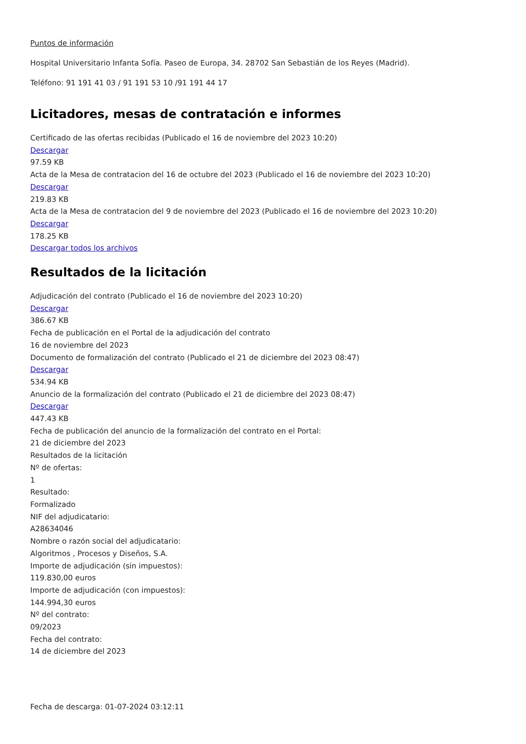Puntos de información
Hospital Universitario Infanta Sofía. Paseo de Europa, 34. 28702 San Sebastián de los Reyes (Madrid).
Teléfono: 91 191 41 03 / 91 191 53 10 /91 191 44 17
Licitadores, mesas de contratación e informes
Certificado de las ofertas recibidas (Publicado el 16 de noviembre del 2023 10:20)
Descargar
97.59 KB
Acta de la Mesa de contratacion del 16 de octubre del 2023 (Publicado el 16 de noviembre del 2023 10:20)
Descargar
219.83 KB
Acta de la Mesa de contratacion del 9 de noviembre del 2023 (Publicado el 16 de noviembre del 2023 10:20)
Descargar
178.25 KB
Descargar todos los archivos
Resultados de la licitación
Adjudicación del contrato (Publicado el 16 de noviembre del 2023 10:20)
Descargar
386.67 KB
Fecha de publicación en el Portal de la adjudicación del contrato
16 de noviembre del 2023
Documento de formalización del contrato (Publicado el 21 de diciembre del 2023 08:47)
Descargar
534.94 KB
Anuncio de la formalización del contrato (Publicado el 21 de diciembre del 2023 08:47)
Descargar
447.43 KB
Fecha de publicación del anuncio de la formalización del contrato en el Portal:
21 de diciembre del 2023
Resultados de la licitación
Nº de ofertas:
1
Resultado:
Formalizado
NIF del adjudicatario:
A28634046
Nombre o razón social del adjudicatario:
Algoritmos , Procesos y Diseños, S.A.
Importe de adjudicación (sin impuestos):
119.830,00 euros
Importe de adjudicación (con impuestos):
144.994,30 euros
Nº del contrato:
09/2023
Fecha del contrato:
14 de diciembre del 2023
Fecha de descarga: 01-07-2024 03:12:11